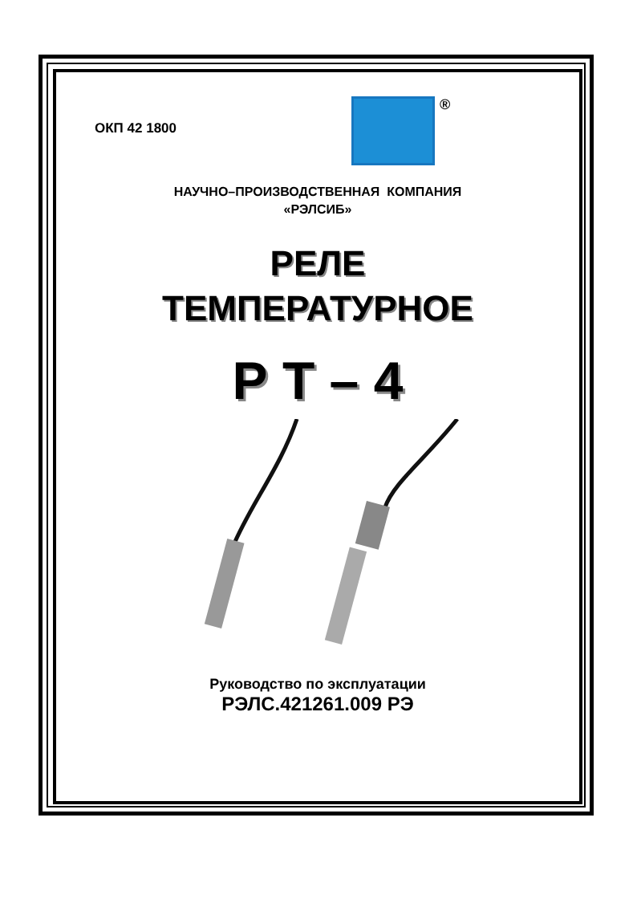ОКП 42 1800
®
НАУЧНО–ПРОИЗВОДСТВЕННАЯ КОМПАНИЯ
«РЭЛСИБ»
РЕЛЕ
ТЕМПЕРАТУРНОЕ
Р Т – 4
Руководство по эксплуатации
РЭЛС.421261.009 РЭ